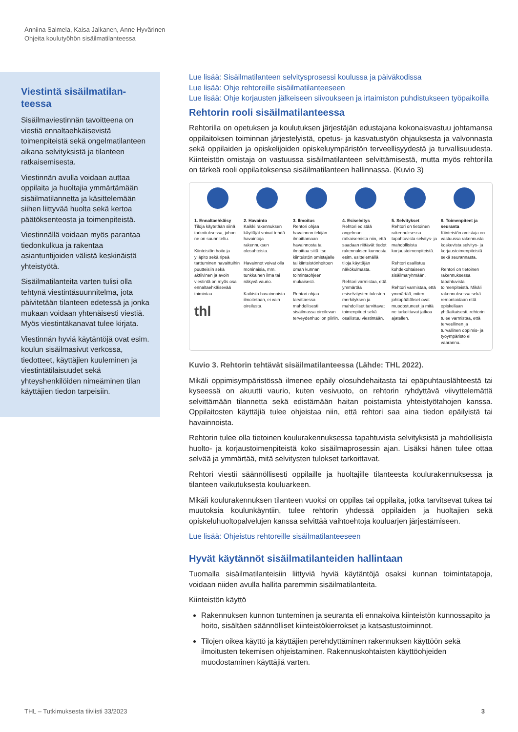Anniina Salmela, Kaisa Jalkanen, Anne Hyvärinen
Ohjeita koulutyöhön sisäilmatilanteessa
Viestintä sisäilmatilan-
teessa
Sisäilmaviestinnän tavoitteena on viestiä ennaltaehkäisevistä toimenpiteistä sekä ongelmatilanteen aikana selvityksistä ja tilanteen ratkaisemisesta.
Viestinnän avulla voidaan auttaa oppilaita ja huoltajia ymmärtämään sisäilmatilannetta ja käsittelemään siihen liittyvää huolta sekä kertoa päätöksenteosta ja toimenpiteistä.
Viestinnällä voidaan myös parantaa tiedonkulkua ja rakentaa asiantuntijoiden välistä keskinäistä yhteistyötä.
Sisäilmatilanteita varten tulisi olla tehtynä viestintäsuunnitelma, jota päivitetään tilanteen edetessä ja jonka mukaan voidaan yhtenäisesti viestiä. Myös viestintäkanavat tulee kirjata.
Viestinnän hyviä käytäntöjä ovat esim. koulun sisäilmasivut verkossa, tiedotteet, käyttäjien kuuleminen ja viestintätilaisuudet sekä yhteyshenkilöiden nimeäminen tilan käyttäjien tiedon tarpeisiin.
Lue lisää: Sisäilmatilanteen selvitysprosessi koulussa ja päiväkodissa
Lue lisää: Ohje rehtoreille sisäilmatilanteeseen
Lue lisää: Ohje korjausten jälkeiseen siivoukseen ja irtaimiston puhdistukseen työpaikoilla
Rehtorin rooli sisäilmatilanteessa
Rehtorilla on opetuksen ja koulutuksen järjestäjän edustajana kokonaisvastuu johtamansa oppilaitoksen toiminnan järjestelyistä, opetus- ja kasvatustyön ohjauksesta ja valvonnasta sekä oppilaiden ja opiskelijoiden opiskeluympäristön terveellisyydestä ja turvallisuudesta. Kiinteistön omistaja on vastuussa sisäilmatilanteen selvittämisestä, mutta myös rehtorilla on tärkeä rooli oppilaitoksensa sisäilmatilanteen hallinnassa. (Kuvio 3)
1. Ennaltaehkäisy
Tiloja käytetään siinä tarkoituksessa, johon ne on suunniteltu.
Kiinteistön hoito ja ylläpito sekä ripeä tarttuminen havaittuihin puutteisiin sekä aktiivinen ja avoin viestintä on myös osa ennaltaehkäisevää toimintaa.
thl
2. Havainto
Kaikki rakennuksen käyttäjät voivat tehdä havaintoja rakennuksen olosuhteista.
Havainnot voivat olla moninaisia, mm. tunkkainen ilma tai näkyvä vaurio.
Kaikista havainnoista ilmoitetaan, ei vain oireilusta.
3. Ilmoitus
Rehtori ohjaa havainnon tekijän ilmoittamaan havainnosta tai ilmoittaa siitä itse kiinteistön omistajalle tai kiinteistönhoitoon oman kunnan toimintaohjeen mukaisesti.
Rehtori ohjaa tarvittaessa mahdollisesti sisäilmassa oireilevan terveydenhuollon piiriin.
4. Esiselvitys
Rehtori edistää ongelman ratkaisemista niin, että saadaan riittävät tiedot rakennuksen kunnosta esim. esittelemällä tiloja käyttäjän näkökulmasta.
Rehtori varmistaa, että ymmärtää esiselvitysten tulosten merkityksen ja mahdolliset tarvittavat toimenpiteet sekä osallistuu viestintään.
5. Selvitykset
Rehtori on tietoinen rakennuksessa tapahtuvista selvitys- ja mahdollisista korjaustoimenpiteistä.
Rehtori osallistuu kohdekohtaiseen sisäilmaryhmään.
Rehtori varmistaa, että ymmärtää, miten johtopäätökset ovat muodostuneet ja mitä ne tarkoittavat jatkoa ajatellen.
6. Toimenpiteet ja seuranta
Kiinteistön omistaja on vastuussa rakennusta koskevista selvitys- ja korjaustoimenpiteistä sekä seurannasta.
Rehtori on tietoinen rakennuksessa tapahtuvista toimenpiteistä. Mikäli rakennuksessa sekä remontoidaan että opiskellaan yhtäaikaisesti, rehtorin tulee varmistaa, että terveellinen ja turvallinen oppimis- ja työympäristö ei vaarannu.
Kuvio 3. Rehtorin tehtävät sisäilmatilanteessa (Lähde: THL 2022).
Mikäli oppimisympäristössä ilmenee epäily olosuhdehaitasta tai epäpuhtauslähteestä tai kyseessä on akuutti vaurio, kuten vesivuoto, on rehtorin ryhdyttävä viivyttelemättä selvittämään tilannetta sekä edistämään haitan poistamista yhteistyötahojen kanssa. Oppilaitosten käyttäjiä tulee ohjeistaa niin, että rehtori saa aina tiedon epäilyistä tai havainnoista.
Rehtorin tulee olla tietoinen koulurakennuksessa tapahtuvista selvityksistä ja mahdollisista huolto- ja korjaustoimenpiteistä koko sisäilmaprosessin ajan. Lisäksi hänen tulee ottaa selvää ja ymmärtää, mitä selvitysten tulokset tarkoittavat.
Rehtori viestii säännöllisesti oppilaille ja huoltajille tilanteesta koulurakennuksessa ja tilanteen vaikutuksesta kouluarkeen.
Mikäli koulurakennuksen tilanteen vuoksi on oppilas tai oppilaita, jotka tarvitsevat tukea tai muutoksia koulunkäyntiin, tulee rehtorin yhdessä oppilaiden ja huoltajien sekä opiskeluhuoltopalvelujen kanssa selvittää vaihtoehtoja kouluarjen järjestämiseen.
Lue lisää: Ohjeistus rehtoreille sisäilmatilanteeseen
Hyvät käytännöt sisäilmatilanteiden hallintaan
Tuomalla sisäilmatilanteisiin liittyviä hyviä käytäntöjä osaksi kunnan toimintatapoja, voidaan niiden avulla hallita paremmin sisäilmatilanteita.
Kiinteistön käyttö
Rakennuksen kunnon tunteminen ja seuranta eli ennakoiva kiinteistön kunnossapito ja hoito, sisältäen säännölliset kiinteistökierrokset ja katsastustoiminnot.
Tilojen oikea käyttö ja käyttäjien perehdyttäminen rakennuksen käyttöön sekä ilmoitusten tekemisen ohjeistaminen. Rakennuskohtaisten käyttöohjeiden muodostaminen käyttäjiä varten.
THL – Tutkimuksesta tiiviisti 33/2023 3